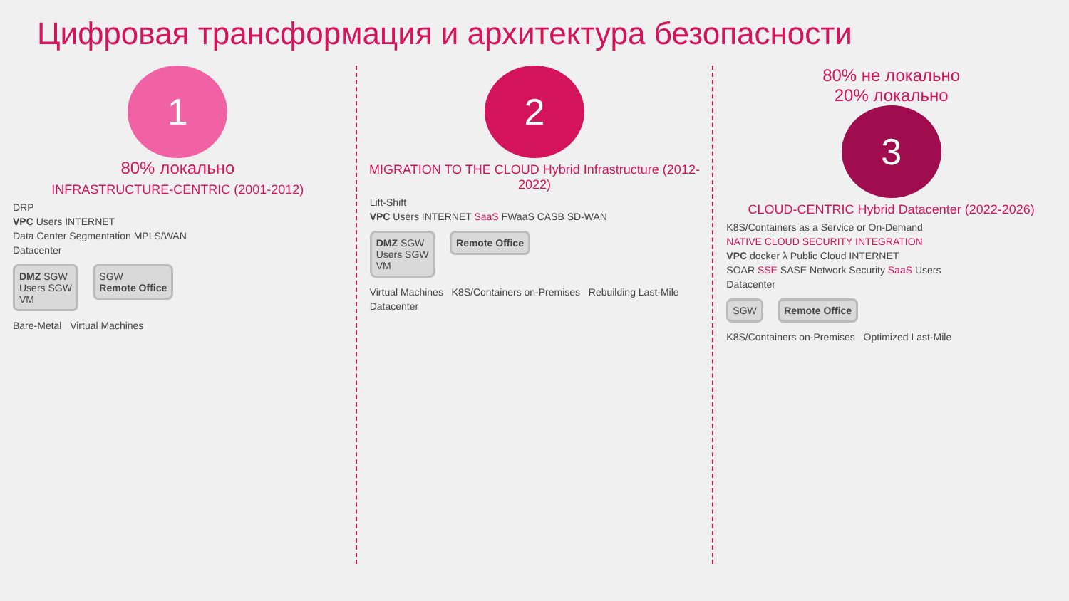Цифровая трансформация и архитектура безопасности
1
80% локально
INFRASTRUCTURE-CENTRIC (2001-2012)
DRP
VPC Users INTERNET
Data Center Segmentation MPLS/WAN
Datacenter
DMZ SGW
Users SGW
VM
SGW
Remote Office
Bare-Metal Virtual Machines
2
MIGRATION TO THE CLOUD Hybrid Infrastructure (2012-2022)
Lift-Shift
VPC Users INTERNET SaaS FWaaS CASB SD-WAN
DMZ SGW
Users SGW
VM
Remote Office
Virtual Machines K8S/Containers on-Premises Rebuilding Last-Mile
Datacenter
80% не локально
20% локально
3
CLOUD-CENTRIC Hybrid Datacenter (2022-2026)
K8S/Containers as a Service or On-Demand
NATIVE CLOUD SECURITY INTEGRATION
VPC docker λ Public Cloud INTERNET
SOAR SSE SASE Network Security SaaS Users
Datacenter
SGW Remote Office
K8S/Containers on-Premises Optimized Last-Mile